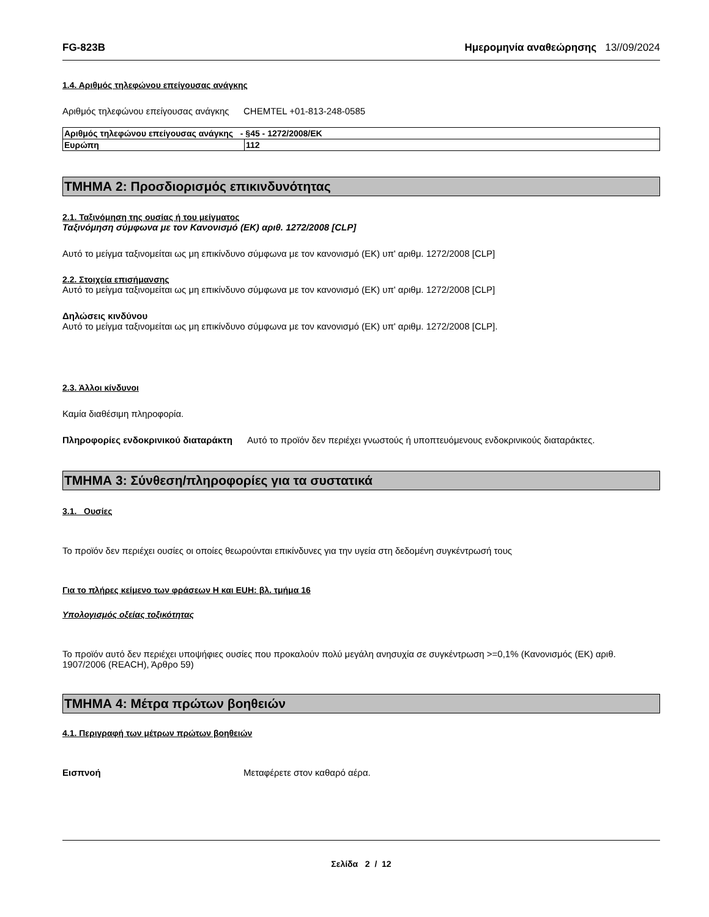FG-823B Ημερομηνία αναθεώρησης 13//09/2024
1.4. Αριθμός τηλεφώνου επείγουσας ανάγκης
Αριθμός τηλεφώνου επείγουσας ανάγκης
CHEMTEL +01-813-248-0585
| Αριθμός τηλεφώνου επείγουσας ανάγκης - §45 - 1272/2008/ΕΚ | |
| Ευρώπη | 112 |
ΤΜΗΜΑ 2: Προσδιορισμός επικινδυνότητας
2.1. Ταξινόμηση της ουσίας ή του μείγματος
Ταξινόμηση σύμφωνα με τον Κανονισμό (ΕΚ) αριθ. 1272/2008 [CLP]
Αυτό το μείγμα ταξινομείται ως μη επικίνδυνο σύμφωνα με τον κανονισμό (ΕΚ) υπ' αριθμ. 1272/2008 [CLP]
2.2. Στοιχεία επισήμανσης
Αυτό το μείγμα ταξινομείται ως μη επικίνδυνο σύμφωνα με τον κανονισμό (ΕΚ) υπ' αριθμ. 1272/2008 [CLP]
Δηλώσεις κινδύνου
Αυτό το μείγμα ταξινομείται ως μη επικίνδυνο σύμφωνα με τον κανονισμό (ΕΚ) υπ' αριθμ. 1272/2008 [CLP].
2.3. Άλλοι κίνδυνοι
Καμία διαθέσιμη πληροφορία.
Πληροφορίες ενδοκρινικού διαταράκτη
Αυτό το προϊόν δεν περιέχει γνωστούς ή υποπτευόμενους ενδοκρινικούς διαταράκτες.
ΤΜΗΜΑ 3: Σύνθεση/πληροφορίες για τα συστατικά
3.1. Ουσίες
Το προϊόν δεν περιέχει ουσίες οι οποίες θεωρούνται επικίνδυνες για την υγεία στη δεδομένη συγκέντρωσή τους
Για το πλήρες κείμενο των φράσεων H και EUH: βλ. τμήμα 16
Υπολογισμός οξείας τοξικότητας
Το προϊόν αυτό δεν περιέχει υποψήφιες ουσίες που προκαλούν πολύ μεγάλη ανησυχία σε συγκέντρωση >=0,1% (Κανονισμός (ΕΚ) αριθ. 1907/2006 (REACH), Άρθρο 59)
ΤΜΗΜΑ 4: Μέτρα πρώτων βοηθειών
4.1. Περιγραφή των μέτρων πρώτων βοηθειών
Εισπνοή Μεταφέρετε στον καθαρό αέρα.
Σελίδα 2 / 12